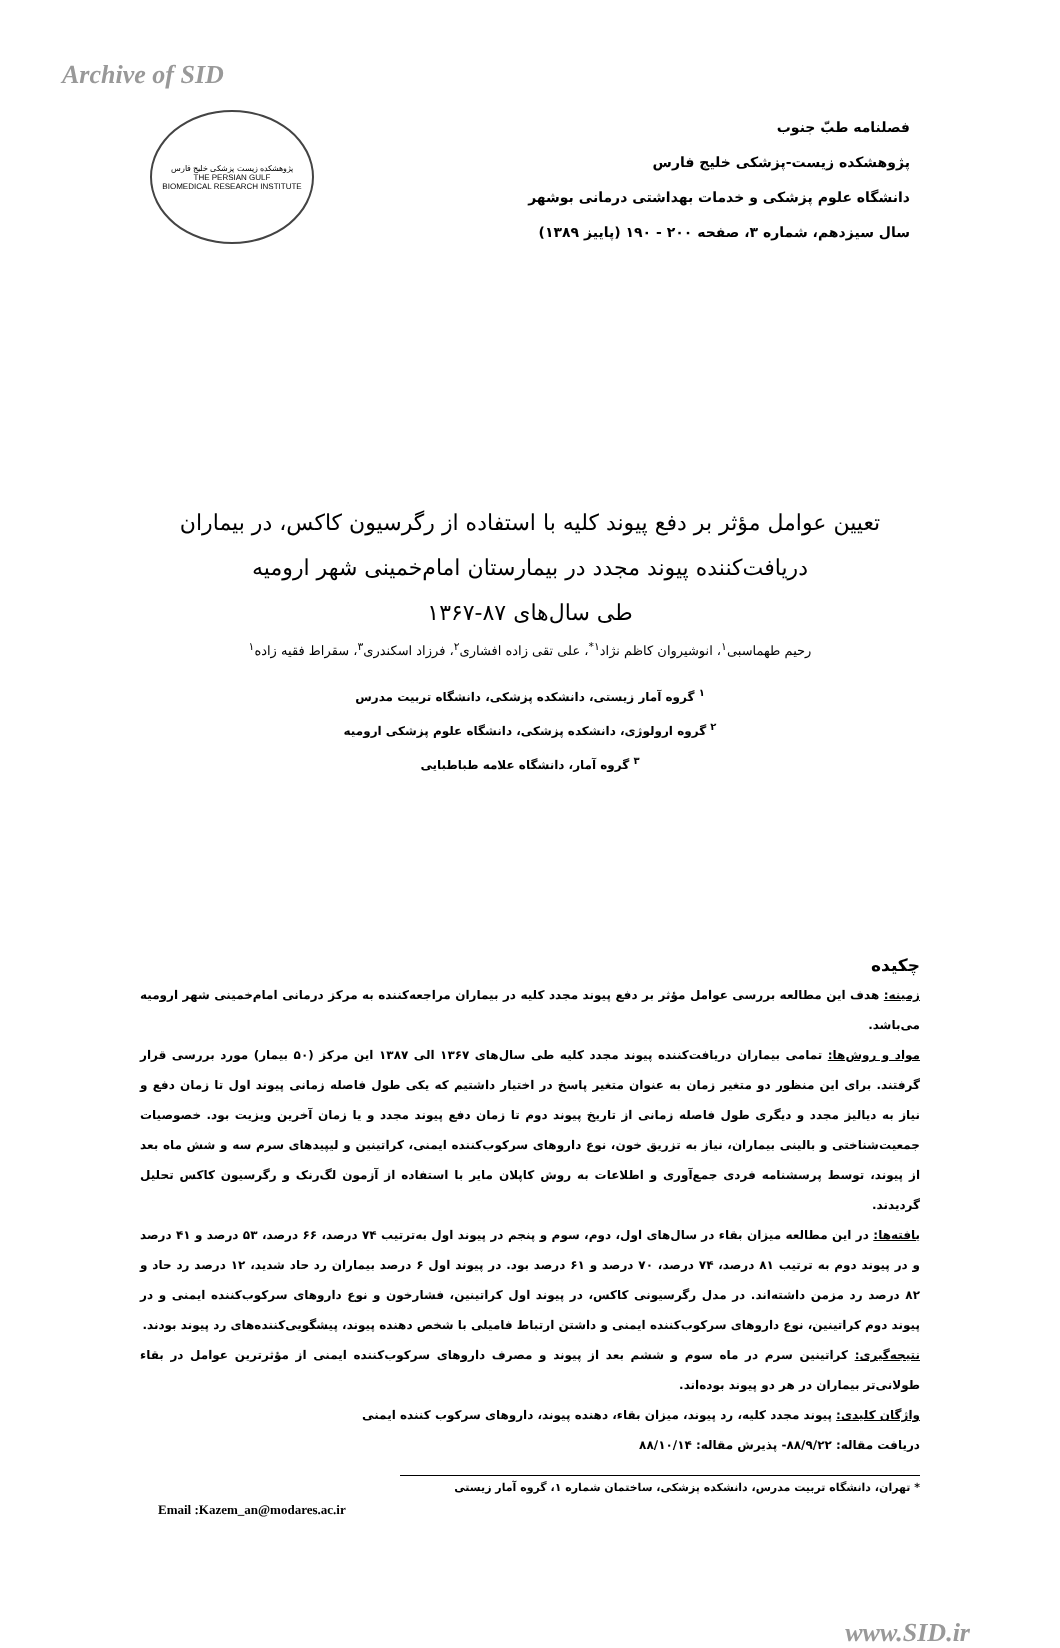Archive of SID
فصلنامه طبّ جنوب
پژوهشکده زیست-پزشکی خلیج فارس
دانشگاه علوم پزشکی و خدمات بهداشتی درمانی بوشهر
سال سیزدهم، شماره ۳، صفحه ۲۰۰ - ۱۹۰ (پاییز ۱۳۸۹)
پژوهشکده زیست پزشکی خلیج فارس
THE PERSIAN GULF
BIOMEDICAL RESEARCH INSTITUTE
تعیین عوامل مؤثر بر دفع پیوند کلیه با استفاده از رگرسیون کاکس، در بیماران
دریافت‌کننده پیوند مجدد در بیمارستان امام‌خمینی شهر ارومیه
طی سال‌های ۸۷-۱۳۶۷
رحیم طهماسبی<sup>۱</sup>، انوشیروان کاظم نژاد<sup>۱*</sup>، علی تقی زاده افشاری<sup>۲</sup>، فرزاد اسکندری<sup>۳</sup>، سقراط فقیه زاده<sup>۱</sup>
<sup>۱</sup> گروه آمار زیستی، دانشکده پزشکی، دانشگاه تربیت مدرس
<sup>۲</sup> گروه ارولوژی، دانشکده پزشکی، دانشگاه علوم پزشکی ارومیه
<sup>۳</sup> گروه آمار، دانشگاه علامه طباطبایی
چکیده
زمینه: هدف این مطالعه بررسی عوامل مؤثر بر دفع پیوند مجدد کلیه در بیماران مراجعه‌کننده به مرکز درمانی امام‌خمینی شهر ارومیه می‌باشد.
مواد و روش‌ها: تمامی بیماران دریافت‌کننده پیوند مجدد کلیه طی سال‌های ۱۳۶۷ الی ۱۳۸۷ این مرکز (۵۰ بیمار) مورد بررسی قرار گرفتند. برای این منظور دو متغیر زمان به عنوان متغیر پاسخ در اختیار داشتیم که یکی طول فاصله زمانی پیوند اول تا زمان دفع و نیاز به دیالیز مجدد و دیگری طول فاصله زمانی از تاریخ پیوند دوم تا زمان دفع پیوند مجدد و یا زمان آخرین ویزیت بود. خصوصیات جمعیت‌شناختی و بالینی بیماران، نیاز به تزریق خون، نوع داروهای سرکوب‌کننده ایمنی، کراتینین و لیپیدهای سرم سه و شش ماه بعد از پیوند، توسط پرسشنامه فردی جمع‌آوری و اطلاعات به روش کاپلان مایر با استفاده از آزمون لگ‌رنک و رگرسیون کاکس تحلیل گردیدند.
یافته‌ها: در این مطالعه میزان بقاء در سال‌های اول، دوم، سوم و پنجم در پیوند اول به‌ترتیب ۷۴ درصد، ۶۶ درصد، ۵۳ درصد و ۴۱ درصد و در پیوند دوم به ترتیب ۸۱ درصد، ۷۴ درصد، ۷۰ درصد و ۶۱ درصد بود. در پیوند اول ۶ درصد بیماران رد حاد شدید، ۱۲ درصد رد حاد و ۸۲ درصد رد مزمن داشته‌اند. در مدل رگرسیونی کاکس، در پیوند اول کراتینین، فشارخون و نوع داروهای سرکوب‌کننده ایمنی و در پیوند دوم کراتینین، نوع داروهای سرکوب‌کننده ایمنی و داشتن ارتباط فامیلی با شخص دهنده پیوند، پیشگویی‌کننده‌های رد پیوند بودند.
نتیجه‌گیری: کراتینین سرم در ماه سوم و ششم بعد از پیوند و مصرف داروهای سرکوب‌کننده ایمنی از مؤثرترین عوامل در بقاء طولانی‌تر بیماران در هر دو پیوند بوده‌اند.
واژگان کلیدی: پیوند مجدد کلیه، رد پیوند، میزان بقاء، دهنده پیوند، داروهای سرکوب کننده ایمنی
دریافت مقاله: ۸۸/۹/۲۲- پذیرش مقاله: ۸۸/۱۰/۱۴
* تهران، دانشگاه تربیت مدرس، دانشکده پزشکی، ساختمان شماره ۱، گروه آمار زیستی
Email :Kazem_an@modares.ac.ir
www.SID.ir